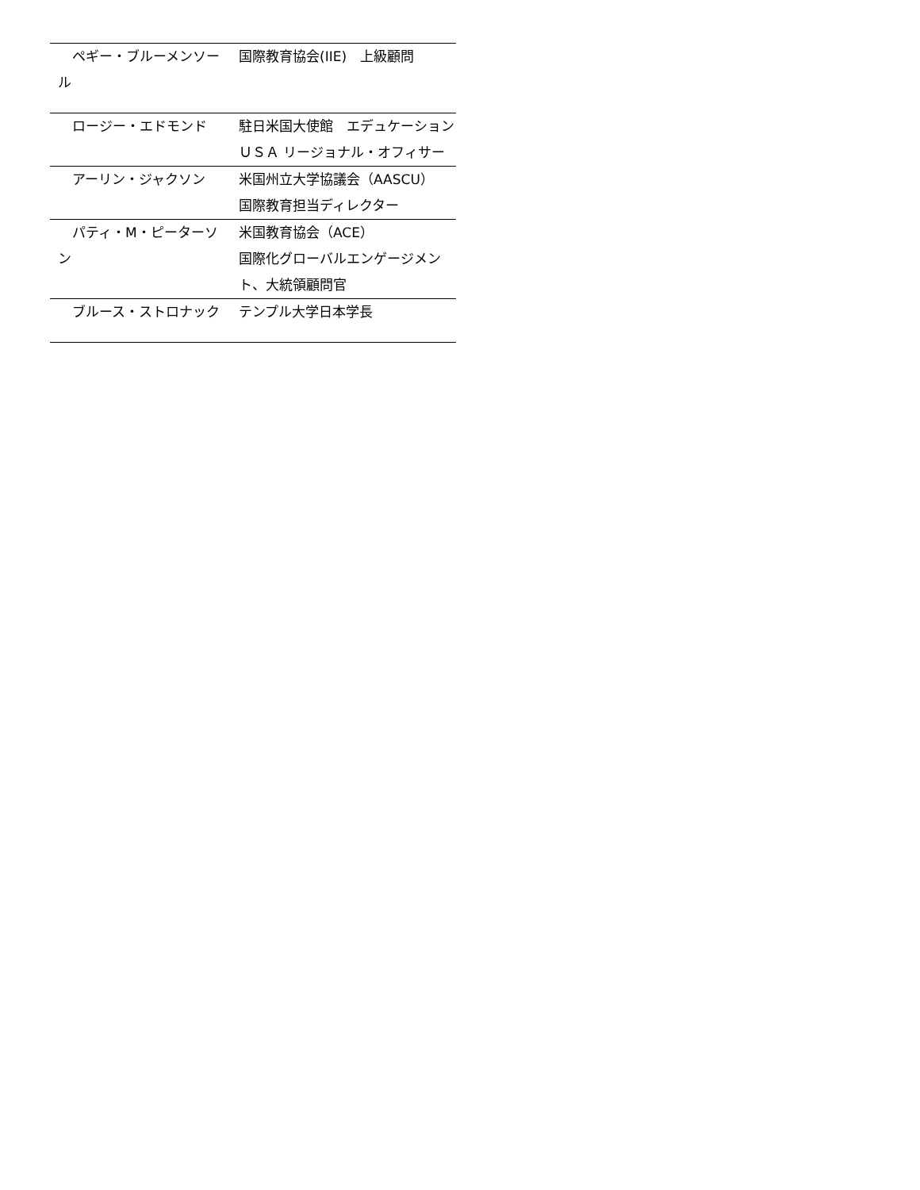| ペギー・ブルーメンソール | 国際教育協会(IIE) 上級顧問 |
| ロージー・エドモンド | 駐日米国大使館 エデュケーションＵＳＡ リージョナル・オフィサー |
| アーリン・ジャクソン | 米国州立大学協議会（AASCU） 国際教育担当ディレクター |
| パティ・M・ピーターソン | 米国教育協会（ACE） 国際化グローバルエンゲージメント、大統領顧問官 |
| ブルース・ストロナック | テンプル大学日本学長 |